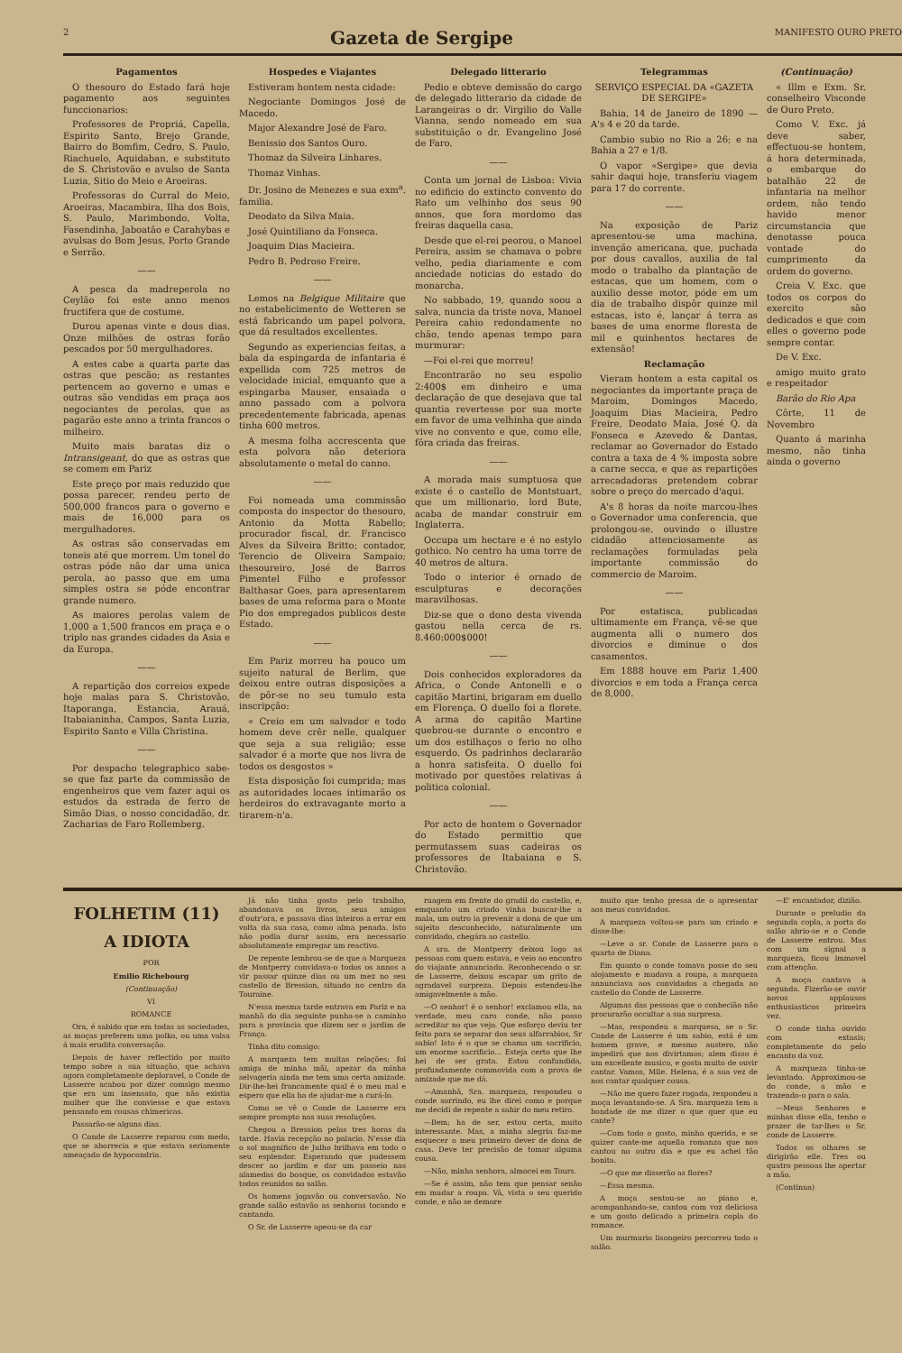2 Gazeta de Sergipe MANIFESTO OURO PRETO
Pagamentos
O thesouro do Estado fará hoje pagamento aos seguintes funccionarios:
Professores de Propriá, Capella, Espirito Santo, Brejo Grande, Bairro do Bomfim, Cedro, S. Paulo, Riachuelo, Aquidaban, e substituto de S. Christovão e avulso de Santa Luzia, Sitio do Meio e Aroeiras.
Professoras do Curral do Meio, Aroeiras, Macambira, Ilha dos Bois, S. Paulo, Marimbondo, Volta, Fasendinha, Jaboatão e Carahybas e avulsas do Bom Jesus, Porto Grande e Serrão.
——
A pesca da madreperola no Ceylão foi este anno menos fructifera que de costume.
Durou apenas vinte e dous dias. Onze milhões de ostras forão pescados por 50 mergulhadores.
A estes cabe a quarta parte das ostras que pescão; as restantes pertencem ao governo e umas e outras são vendidas em praça aos negociantes de perolas, que as pagarão este anno a trinta francos o milheiro.
Muito mais baratas diz o Intransigeant, do que as ostras que se comem em Pariz
Este preço por mais reduzido que possa parecer, rendeu perto de 500,000 francos para o governo e mais de 16,000 para os mergulhadores.
As ostras são conservadas em toneis até que morrem. Um tonel do ostras póde não dar uma unica perola, ao passo que em uma simples ostra se póde encontrar grande numero.
As maiores perolas valem de 1,000 a 1,500 francos em praça e o triplo nas grandes cidades da Asia e da Europa.
——
A repartição dos correios expede hoje malas para S. Christovão, Itaporanga, Estancia, Arauá, Itabaianinha, Campos, Santa Luzia, Espirito Santo e Villa Christina.
——
Por despacho telegraphico sabe-se que faz parte da commissão de engenheiros que vem fazer aqui os estudos da estrada de ferro de Simão Dias, o nosso concidadão, dr. Zacharias de Faro Rollemberg.
Hospedes e Viajantes
Estiveram hontem nesta cidade:
Negociante Domingos José de Macedo.
Major Alexandre José de Faro.
Benissio dos Santos Ouro.
Thomaz da Silveira Linhares.
Thomaz Vinhas.
Dr. Josino de Menezes e sua exm<sup>a</sup>. familia.
Deodato da Silva Maia.
José Quintiliano da Fonseca.
Joaquim Dias Macieira.
Pedro B. Pedroso Freire.
——
Lemos na Belgique Militaire que no estabelicimento de Wetteren se está fabricando um papel polvora, que dá resultados excellentes.
Segundo as experiencias feitas, a bala da espingarda de infantaria é expellida com 725 metros de velocidade inicial, emquanto que a espingarba Mauser, ensaiada o anno passado com a polvora precedentemente fabricada, apenas tinha 600 metros.
A mesma folha accrescenta que esta polvora não deteriora absolutamente o metal do canno.
——
Foi nomeada uma commissão composta do inspector do thesouro, Antonio da Motta Rabello; procurador fiscal, dr. Francisco Alves da Silveira Britto; contador, Terencio de Oliveira Sampaio; thesoureiro, José de Barros Pimentel Filho e professor Balthasar Goes, para apresentarem bases de uma reforma para o Monte Pio dos empregados publicos deste Estado.
——
Em Pariz morreu ha pouco um sujeito natural de Berlim, que deixou entre outras disposições a de pôr-se no seu tumulo esta inscripção:
« Creio em um salvador e todo homem deve crêr nelle, qualquer que seja a sua religião; esse salvador é a morte que nos livra de todos os desgostos »
Esta disposição foi cumprida; mas as autoridades locaes intimarão os herdeiros do extravagante morto a tirarem-n'a.
Delegado litterario
Pedio e obteve demissão do cargo de delegado litterario da cidade de Larangeiras o dr. Virgilio do Valle Vianna, sendo nomeado em sua substituição o dr. Evangelino José de Faro.
——
Conta um jornal de Lisboa: Vivia no edificio do extincto convento do Rato um velhinho dos seus 90 annos, que fora mordomo das freiras daquella casa.
Desde que el-rei peorou, o Manoel Pereira, assim se chamava o pobre velho, pedia diariamente e com anciedade noticias do estado do monarcha.
No sabbado, 19, quando soou a salva, nuncia da triste nova, Manoel Pereira cahio redondamente no chão, tendo apenas tempo para murmurar:
—Foi el-rei que morreu!
Encontrarão no seu espolio 2:400$ em dinheiro e uma declaração de que desejava que tal quantia revertesse por sua morte em favor de uma velhinha que ainda vive no convento e que, como elle, fôra criada das freiras.
——
A morada mais sumptuosa que existe é o castello de Montstuart, que um millionario, lord Bute, acaba de mandar construir em Inglaterra.
Occupa um hectare e é no estylo gothico. No centro ha uma torre de 40 metros de altura.
Todo o interior é ornado de esculpturas e decorações maravilhosas.
Diz-se que o dono desta vivenda gastou nella cerca de rs. 8.460:000$000!
——
Dois conhecidos exploradores da Africa, o Conde Antonelli e o capitão Martini, brigaram em duello em Florença. O duello foi a florete. A arma do capitão Martine quebrou-se durante o encontro e um dos estilhaços o ferio no olho esquerdo. Os padrinhos declararão a honra satisfeita. O duello foi motivado por questões relativas á politica colonial.
——
Por acto de hontem o Governador do Estado permittio que permutassem suas cadeiras os professores de Itabaiana e S. Christovão.
Telegrammas
SERVIÇO ESPECIAL DA «GAZETA DE SERGIPE»
Bahia, 14 de Janeiro de 1890 —A's 4 e 20 da tarde.
Cambio subio no Rio a 26; e na Bahia a 27 e 1/8.
O vapor «Sergipe» que devia sahir daqui hoje, transferiu viagem para 17 do corrente.
——
Na exposição de Pariz apresentou-se uma machina, invenção americana, que, puchada por dous cavallos, auxilia de tal modo o trabalho da plantação de estacas, que um homem, com o auxilio desse motor, póde em um dia de trabalho dispôr quinze mil estacas, isto é, lançar á terra as bases de uma enorme floresta de mil e quinhentos hectares de extensão!
Reclamação
Vieram hontem a esta capital os negociantes da importante praça de Maroim, Domingos Macedo, Joaquim Dias Macieira, Pedro Freire, Deodato Maia, José Q. da Fonseca e Azevedo & Dantas, reclamar ao Governador do Estado contra a taxa de 4 % imposta sobre a carne secca, e que as repartições arrecadadoras pretendem cobrar sobre o preço do mercado d'aqui.
A's 8 horas da noite marcou-lhes o Governador uma conferencia, que prolongou-se, ouvindo o illustre cidadão attenciosamente as reclamações formuladas pela importante commissão do commercio de Maroim.
——
Por estatisca, publicadas ultimamente em França, vê-se que augmenta alli o numero dos divorcios e diminue o dos casamentos.
Em 1888 houve em Pariz 1,400 divorcios e em toda a França cerca de 8,000.
(Continuação)
« Illm e Exm. Sr. conselheiro Visconde de Ouro Preto.
Como V. Exc. já deve saber, effectuou-se hontem, á hora determinada, o embarque do batalhão 22 de infantaria na melhor ordem, não tendo havido menor circumstancia que denotasse pouca vontade do cumprimento da ordem do governo.
Creia V. Exc. que todos os corpos do exercito são dedicados e que com elles o governo pode sempre contar.
De V. Exc.
amigo muito grato e respeitador
Barão do Rio Apa
Côrte, 11 de Novembro
Quanto á marinha mesmo, não tinha ainda o governo
FOLHETIM (11)
A IDIOTA
POR
Emilio Richebourg
(Continuação)
VI
ROMANCE
Ora, é sabido que em todas as sociedades, as moças preferem uma polka, ou uma valsa á mais erudita conversação.
Depois de haver reflectido por muito tempo sobre a sua situação, que achava agora completamente deploravel, o Conde de Lasserre acabou por dizer comsigo mesmo que era um insensato, que não existia mulher que lhe conviesse e que estava pensando em cousas chimericas.
Passarão-se alguns dias.
O Conde de Lasserre reparou com medo, que se aborrecia e que estava seriamente ameaçado de hypocondria.
Já não tinha gosto pelo trabalho, abandonava os livros, seus amigos d'outr'ora, e passava dias inteiros a errar em volta da sua casa, como alma penada. Isto não podia durar assim, era necessario absolutamente empregar um reactivo.
De repente lembrou-se de que a Marqueza de Montperry convidava-o todos os annos a vir passar quinze dias ou um mez no seu castello de Bression, situado no centro da Touraine.
N'essa mesma tarde entrava em Pariz e na manhã do dia seguinte punha-se a caminho para a provincia que dizem ser o jardim de França.
Tinha dito comsigo:
A marqueza tem muitas relações; foi amiga de minha mãi, apezar da minha selvageria ainda me tem uma certa amizade. Dir-lhe-hei francamente qual é o meu mal e espero que ella ha de ajudar-me a curá-lo.
Como se vê o Conde de Lasserre era sempre prompto nas suas resoluções.
Chegou a Bression pelas tres horas da tarde. Havia recepção no palacio. N'esse dia o sol magnifico de Julho brilhava em todo o seu esplendor. Esperando que pudessem descer ao jardim e dar um passeio nas alamedas do bosque, os convidados estavão todos reunidos no salão.
Os homens jogavão ou conversavão. No grande salão estavão as senhoras tocando e cantando.
O Sr. de Lasserre apeou-se da car
ruagem em frente do gradil do castello, e, emquanto um criado vinha buscar-lhe a mala, um outro ia prevenir a dona de que um sujeito desconhecido, naturalmente um convidado, chegára ao castello.
A sra. de Montperry deixou logo as pessoas com quem estava, e veio ao encontro do viajante annunciado. Reconhecendo o sr. de Lasserre, deixou escapar um grito de agradavel surpreza. Depois estendeu-lhe amigavelmente a mão.
—O senhor! é o senhor! exclamou ella, na verdade, meu caro conde, não posso acreditar no que vejo. Que esforço deviu ter feito para se separar dos seus alfarrabios, Sr sabio! Isto é o que se chama um sacrificio, um enorme sacrificio... Esteja certo que lhe hei de ser grata. Estou confundida, profundamente commovida com a prova de amizade que me dá.
—Amanhã, Sra. marqueza, respondeu o conde sorrindo, eu lhe direi como e porque me decidi de repente a sahir do meu retiro.
—Bem; ha de ser, estou certa, muito interessante. Mas, a minha alegria faz-me esquecer o meu primeiro dever de dona de casa. Deve ter precisão de tomar alguma cousa.
—Não, minha senhora, almocei em Tours.
—Se é assim, não tem que pensar senão em mudar a roupa. Vá, vista o seu querido conde, e não se demore
muito que tenho pressa de o apresentar aos meus convidados.
A marqueza voltou-se para um criado e disse-lhe:
—Leve o sr. Conde de Lasserre para o quarto de Diana.
Em quanto o conde tomava posse do seu alojamento e mudava a roupa, a marqueza annunciava aos convidados a chegada ao castello do Conde de Lasserre.
Algumas das pessoas que o conhecião não procurarão occultar a sua surpresa.
—Mas, respondeu a marquesa, se o Sr. Conde de Lasserre é um sabio, está é um homem grave, e mesmo austero, não impedirá que nos divirtamos; alem disso é um excellente musico, e gosta muito de ouvir cantar. Vamos, Mlle. Helena, é a sua vez de nos cantar qualquer cousa.
—Não me quero fazer rogada, respondeu a moça levantando-se. A Sra. marqueza tem a bondade de me dizer o que quer que eu cante?
—Com todo o gosto, minha querida, e se quizer cante-me aquella romanza que nos cantou no outro dia e que eu achei tão bonita.
—O que me disserão as flores?
—Essa mesma.
A moça sentou-se ao piano e, acompanhando-se, cantou com voz deliciosa e um gosto delicado a primeira copla do romance.
Um murmurio lisongeiro percorreu todo o salão.
—E' encantador, dizião.
Durante o preludio da segunda copla, a porta do salão abrio-se e o Conde de Lasserre entrou. Mas com um signal a marqueza, ficou immovel com attenção.
A moça cantava a segunda. Fizerão-se ouvir novos applausos enthusiasticos primeira vez.
O conde tinha ouvido com extasis; completamente do pelo encanto da voz.
A marqueza tinha-se levantado. Approximou-se do conde, a mão e trazendo-o para o sala.
—Meus Senhores e minhas disse ella, tenho o prazer de tar-lhes o Sr. conde de Lasserre.
Todos os olhares se dirigirão elle. Tres ou quatro pessoas lhe apertar a mão.
(Continua)